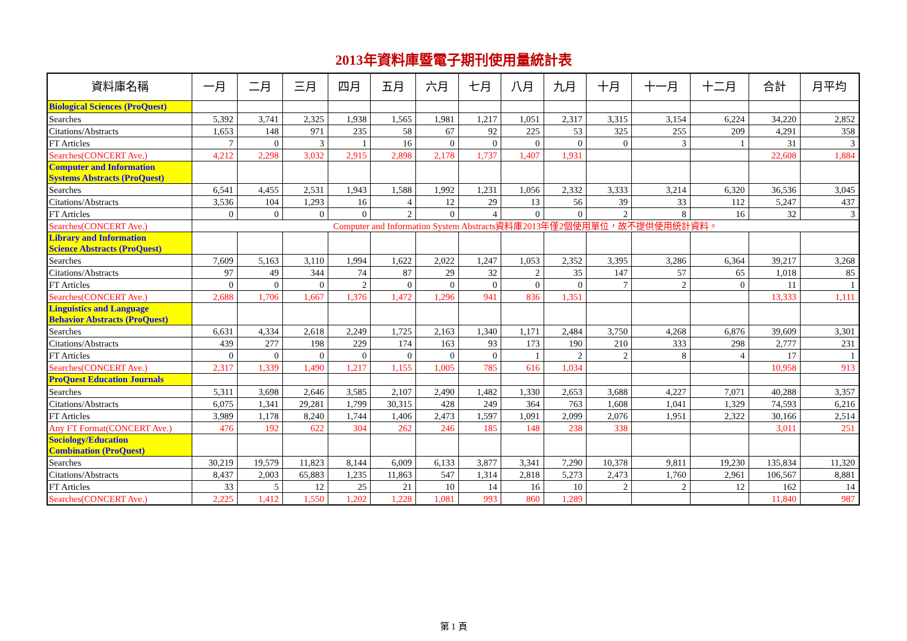2013年資料庫暨電子期刊使用量統計表
| 資料庫名稱 | 一月 | 二月 | 三月 | 四月 | 五月 | 六月 | 七月 | 八月 | 九月 | 十月 | 十一月 | 十二月 | 合計 | 月平均 |
| --- | --- | --- | --- | --- | --- | --- | --- | --- | --- | --- | --- | --- | --- | --- |
| Biological Sciences (ProQuest) | | | | | | | | | | | | | | |
| Searches | 5,392 | 3,741 | 2,325 | 1,938 | 1,565 | 1,981 | 1,217 | 1,051 | 2,317 | 3,315 | 3,154 | 6,224 | 34,220 | 2,852 |
| Citations/Abstracts | 1,653 | 148 | 971 | 235 | 58 | 67 | 92 | 225 | 53 | 325 | 255 | 209 | 4,291 | 358 |
| FT Articles | 7 | 0 | 3 | 1 | 16 | 0 | 0 | 0 | 0 | 0 | 3 | 1 | 31 | 3 |
| Searches(CONCERT Ave.) | 4,212 | 2,298 | 3,032 | 2,915 | 2,898 | 2,178 | 1,737 | 1,407 | 1,931 | | | | 22,608 | 1,884 |
| Computer and Information Systems Abstracts (ProQuest) | | | | | | | | | | | | | | |
| Searches | 6,541 | 4,455 | 2,531 | 1,943 | 1,588 | 1,992 | 1,231 | 1,056 | 2,332 | 3,333 | 3,214 | 6,320 | 36,536 | 3,045 |
| Citations/Abstracts | 3,536 | 104 | 1,293 | 16 | 4 | 12 | 29 | 13 | 56 | 39 | 33 | 112 | 5,247 | 437 |
| FT Articles | 0 | 0 | 0 | 0 | 2 | 0 | 4 | 0 | 0 | 2 | 8 | 16 | 32 | 3 |
| Searches(CONCERT Ave.) | Computer and Information System Abstracts資料庫2013年僅2個使用單位，故不提供使用統計資料。 | | | | | | | | | | | | | |
| Library and Information Science Abstracts (ProQuest) | | | | | | | | | | | | | | |
| Searches | 7,609 | 5,163 | 3,110 | 1,994 | 1,622 | 2,022 | 1,247 | 1,053 | 2,352 | 3,395 | 3,286 | 6,364 | 39,217 | 3,268 |
| Citations/Abstracts | 97 | 49 | 344 | 74 | 87 | 29 | 32 | 2 | 35 | 147 | 57 | 65 | 1,018 | 85 |
| FT Articles | 0 | 0 | 0 | 2 | 0 | 0 | 0 | 0 | 0 | 7 | 2 | 0 | 11 | 1 |
| Searches(CONCERT Ave.) | 2,688 | 1,706 | 1,667 | 1,376 | 1,472 | 1,296 | 941 | 836 | 1,351 | | | | 13,333 | 1,111 |
| Linguistics and Language Behavior Abstracts (ProQuest) | | | | | | | | | | | | | | |
| Searches | 6,631 | 4,334 | 2,618 | 2,249 | 1,725 | 2,163 | 1,340 | 1,171 | 2,484 | 3,750 | 4,268 | 6,876 | 39,609 | 3,301 |
| Citations/Abstracts | 439 | 277 | 198 | 229 | 174 | 163 | 93 | 173 | 190 | 210 | 333 | 298 | 2,777 | 231 |
| FT Articles | 0 | 0 | 0 | 0 | 0 | 0 | 0 | 1 | 2 | 2 | 8 | 4 | 17 | 1 |
| Searches(CONCERT Ave.) | 2,317 | 1,339 | 1,490 | 1,217 | 1,155 | 1,005 | 785 | 616 | 1,034 | | | | 10,958 | 913 |
| ProQuest Education Journals | | | | | | | | | | | | | | |
| Searches | 5,311 | 3,698 | 2,646 | 3,585 | 2,107 | 2,490 | 1,482 | 1,330 | 2,653 | 3,688 | 4,227 | 7,071 | 40,288 | 3,357 |
| Citations/Abstracts | 6,075 | 1,341 | 29,281 | 1,799 | 30,315 | 428 | 249 | 364 | 763 | 1,608 | 1,041 | 1,329 | 74,593 | 6,216 |
| FT Articles | 3,989 | 1,178 | 8,240 | 1,744 | 1,406 | 2,473 | 1,597 | 1,091 | 2,099 | 2,076 | 1,951 | 2,322 | 30,166 | 2,514 |
| Any FT Format(CONCERT Ave.) | 476 | 192 | 622 | 304 | 262 | 246 | 185 | 148 | 238 | 338 | | | 3,011 | 251 |
| Sociology/Education Combination (ProQuest) | | | | | | | | | | | | | | |
| Searches | 30,219 | 19,579 | 11,823 | 8,144 | 6,009 | 6,133 | 3,877 | 3,341 | 7,290 | 10,378 | 9,811 | 19,230 | 135,834 | 11,320 |
| Citations/Abstracts | 8,437 | 2,003 | 65,883 | 1,235 | 11,863 | 547 | 1,314 | 2,818 | 5,273 | 2,473 | 1,760 | 2,961 | 106,567 | 8,881 |
| FT Articles | 33 | 5 | 12 | 25 | 21 | 10 | 14 | 16 | 10 | 2 | 2 | 12 | 162 | 14 |
| Searches(CONCERT Ave.) | 2,225 | 1,412 | 1,550 | 1,202 | 1,228 | 1,081 | 993 | 860 | 1,289 | | | | 11,840 | 987 |
第 1 頁